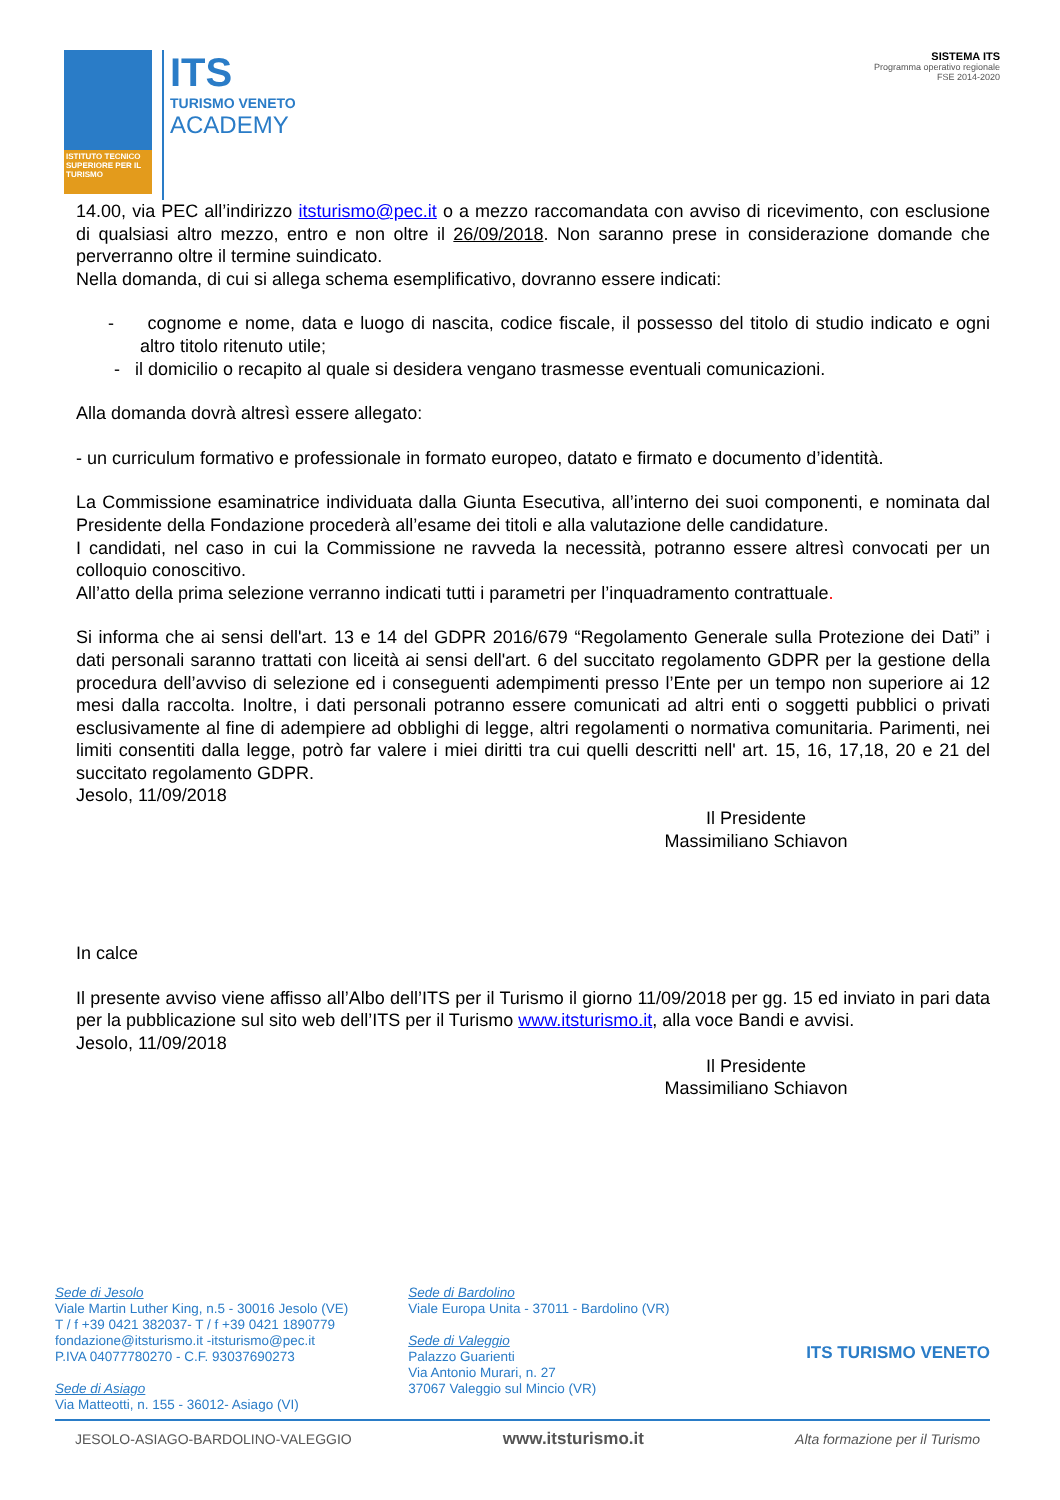ISTITUTO TECNICO SUPERIORE PER IL TURISMO
ITS
TURISMO VENETO
ACADEMY
SISTEMA ITS
Programma operativo regionale
FSE 2014-2020
14.00, via PEC all’indirizzo itsturismo@pec.it o a mezzo raccomandata con avviso di ricevimento, con esclusione di qualsiasi altro mezzo, entro e non oltre il 26/09/2018. Non saranno prese in considerazione domande che perverranno oltre il termine suindicato.
Nella domanda, di cui si allega schema esemplificativo, dovranno essere indicati:
- cognome e nome, data e luogo di nascita, codice fiscale, il possesso del titolo di studio indicato e ogni altro titolo ritenuto utile;
- il domicilio o recapito al quale si desidera vengano trasmesse eventuali comunicazioni.
Alla domanda dovrà altresì essere allegato:
- un curriculum formativo e professionale in formato europeo, datato e firmato e documento d’identità.
La Commissione esaminatrice individuata dalla Giunta Esecutiva, all’interno dei suoi componenti, e nominata dal Presidente della Fondazione procederà all’esame dei titoli e alla valutazione delle candidature.
I candidati, nel caso in cui la Commissione ne ravveda la necessità, potranno essere altresì convocati per un colloquio conoscitivo.
All’atto della prima selezione verranno indicati tutti i parametri per l’inquadramento contrattuale.
Si informa che ai sensi dell'art. 13 e 14 del GDPR 2016/679 “Regolamento Generale sulla Protezione dei Dati” i dati personali saranno trattati con liceità ai sensi dell'art. 6 del succitato regolamento GDPR per la gestione della procedura dell’avviso di selezione ed i conseguenti adempimenti presso l’Ente per un tempo non superiore ai 12 mesi dalla raccolta. Inoltre, i dati personali potranno essere comunicati ad altri enti o soggetti pubblici o privati esclusivamente al fine di adempiere ad obblighi di legge, altri regolamenti o normativa comunitaria. Parimenti, nei limiti consentiti dalla legge, potrò far valere i miei diritti tra cui quelli descritti nell' art. 15, 16, 17,18, 20 e 21 del succitato regolamento GDPR.
Jesolo, 11/09/2018
Il Presidente
Massimiliano Schiavon
In calce
Il presente avviso viene affisso all’Albo dell’ITS per il Turismo il giorno 11/09/2018 per gg. 15 ed inviato in pari data per la pubblicazione sul sito web dell’ITS per il Turismo www.itsturismo.it, alla voce Bandi e avvisi.
Jesolo, 11/09/2018
Il Presidente
Massimiliano Schiavon
Sede di Jesolo
Viale Martin Luther King, n.5 - 30016 Jesolo (VE)
T / f +39 0421 382037- T / f +39 0421 1890779
fondazione@itsturismo.it -itsturismo@pec.it
P.IVA 04077780270 - C.F. 93037690273
Sede di Asiago
Via Matteotti, n. 155 - 36012- Asiago (VI)
Sede di Bardolino
Viale Europa Unita - 37011 - Bardolino (VR)
Sede di Valeggio
Palazzo Guarienti
Via Antonio Murari, n. 27
37067 Valeggio sul Mincio (VR)
ITS TURISMO VENETO
JESOLO-ASIAGO-BARDOLINO-VALEGGIO www.itsturismo.it Alta formazione per il Turismo